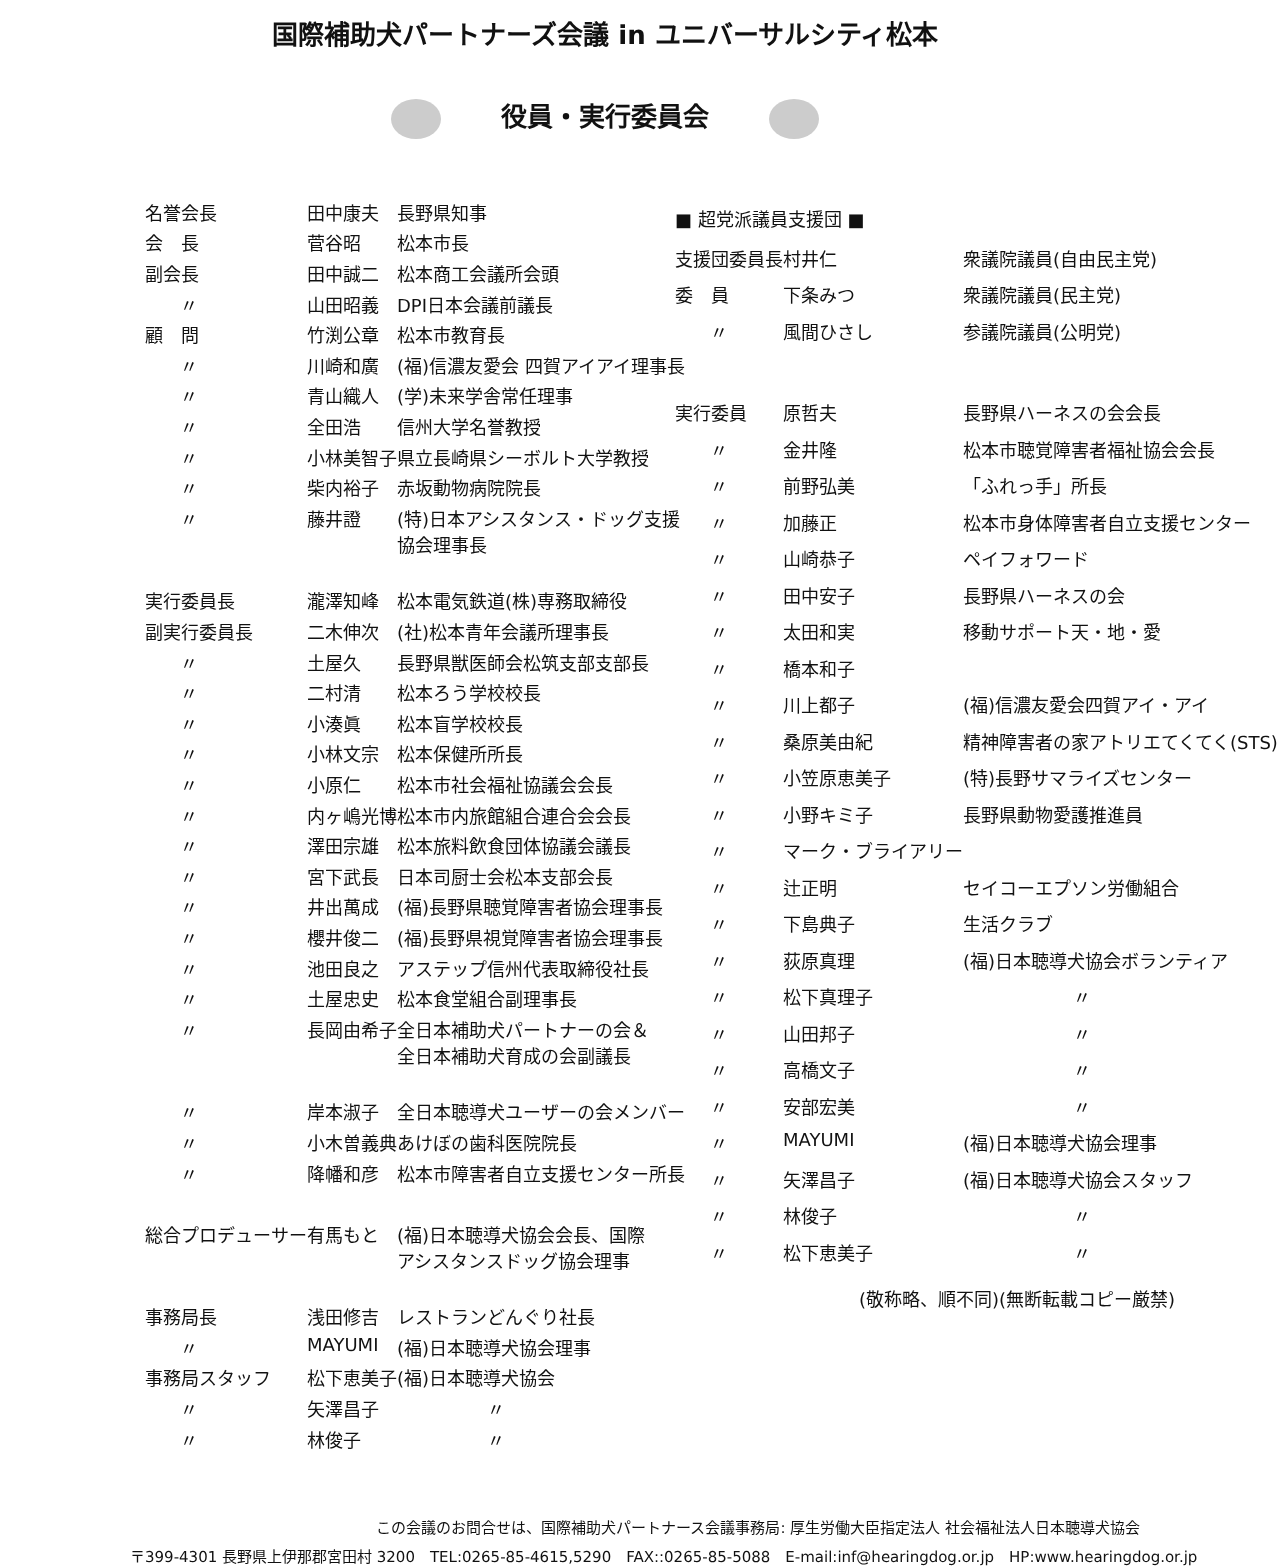国際補助犬パートナーズ会議 in ユニバーサルシティ松本
役員・実行委員会
| 名誉会長 | 田中康夫 | 長野県知事 |
| 会 長 | 菅谷昭 | 松本市長 |
| 副会長 | 田中誠二 | 松本商工会議所会頭 |
| 〃 | 山田昭義 | DPI日本会議前議長 |
| 顧 問 | 竹渕公章 | 松本市教育長 |
| 〃 | 川崎和廣 | (福)信濃友愛会 四賀アイアイ理事長 |
| 〃 | 青山織人 | (学)未来学舎常任理事 |
| 〃 | 全田浩 | 信州大学名誉教授 |
| 〃 | 小林美智子 | 県立長崎県シーボルト大学教授 |
| 〃 | 柴内裕子 | 赤坂動物病院院長 |
| 〃 | 藤井證 | (特)日本アシスタンス・ドッグ支援 協会理事長 |
| 実行委員長 | 瀧澤知峰 | 松本電気鉄道(株)専務取締役 |
| 副実行委員長 | 二木伸次 | (社)松本青年会議所理事長 |
| 〃 | 土屋久 | 長野県獣医師会松筑支部支部長 |
| 〃 | 二村清 | 松本ろう学校校長 |
| 〃 | 小湊眞 | 松本盲学校校長 |
| 〃 | 小林文宗 | 松本保健所所長 |
| 〃 | 小原仁 | 松本市社会福祉協議会会長 |
| 〃 | 内ヶ嶋光博 | 松本市内旅館組合連合会会長 |
| 〃 | 澤田宗雄 | 松本旅料飲食団体協議会議長 |
| 〃 | 宮下武長 | 日本司厨士会松本支部会長 |
| 〃 | 井出萬成 | (福)長野県聴覚障害者協会理事長 |
| 〃 | 櫻井俊二 | (福)長野県視覚障害者協会理事長 |
| 〃 | 池田良之 | アステップ信州代表取締役社長 |
| 〃 | 土屋忠史 | 松本食堂組合副理事長 |
| 〃 | 長岡由希子 | 全日本補助犬パートナーの会＆ 全日本補助犬育成の会副議長 |
| 〃 | 岸本淑子 | 全日本聴導犬ユーザーの会メンバー |
| 〃 | 小木曽義典 | あけぼの歯科医院院長 |
| 〃 | 降幡和彦 | 松本市障害者自立支援センター所長 |
| 総合プロデューサー | 有馬もと | (福)日本聴導犬協会会長、国際 アシスタンスドッグ協会理事 |
| 事務局長 | 浅田修吉 | レストランどんぐり社長 |
| 〃 | MAYUMI | (福)日本聴導犬協会理事 |
| 事務局スタッフ | 松下恵美子 | (福)日本聴導犬協会 |
| 〃 | 矢澤昌子 | 〃 |
| 〃 | 林俊子 | 〃 |
■ 超党派議員支援団 ■
| 支援団委員長 | 村井仁 | 衆議院議員(自由民主党) |
| 委 員 | 下条みつ | 衆議院議員(民主党) |
| 〃 | 風間ひさし | 参議院議員(公明党) |
| 実行委員 | 原哲夫 | 長野県ハーネスの会会長 |
| 〃 | 金井隆 | 松本市聴覚障害者福祉協会会長 |
| 〃 | 前野弘美 | 「ふれっ手」所長 |
| 〃 | 加藤正 | 松本市身体障害者自立支援センター |
| 〃 | 山崎恭子 | ペイフォワード |
| 〃 | 田中安子 | 長野県ハーネスの会 |
| 〃 | 太田和実 | 移動サポート天・地・愛 |
| 〃 | 橋本和子 | |
| 〃 | 川上都子 | (福)信濃友愛会四賀アイ・アイ |
| 〃 | 桑原美由紀 | 精神障害者の家アトリエてくてく(STS) |
| 〃 | 小笠原恵美子 | (特)長野サマライズセンター |
| 〃 | 小野キミ子 | 長野県動物愛護推進員 |
| 〃 | マーク・ブライアリー | |
| 〃 | 辻正明 | セイコーエプソン労働組合 |
| 〃 | 下島典子 | 生活クラブ |
| 〃 | 荻原真理 | (福)日本聴導犬協会ボランティア |
| 〃 | 松下真理子 | 〃 |
| 〃 | 山田邦子 | 〃 |
| 〃 | 高橋文子 | 〃 |
| 〃 | 安部宏美 | 〃 |
| 〃 | MAYUMI | (福)日本聴導犬協会理事 |
| 〃 | 矢澤昌子 | (福)日本聴導犬協会スタッフ |
| 〃 | 林俊子 | 〃 |
| 〃 | 松下恵美子 | 〃 |
(敬称略、順不同)(無断転載コピー厳禁)
この会議のお問合せは、国際補助犬パートナース会議事務局: 厚生労働大臣指定法人 社会福祉法人日本聴導犬協会
〒399-4301 長野県上伊那郡宮田村 3200　TEL:0265-85-4615,5290　FAX::0265-85-5088　E-mail:inf@hearingdog.or.jp　HP:www.hearingdog.or.jp